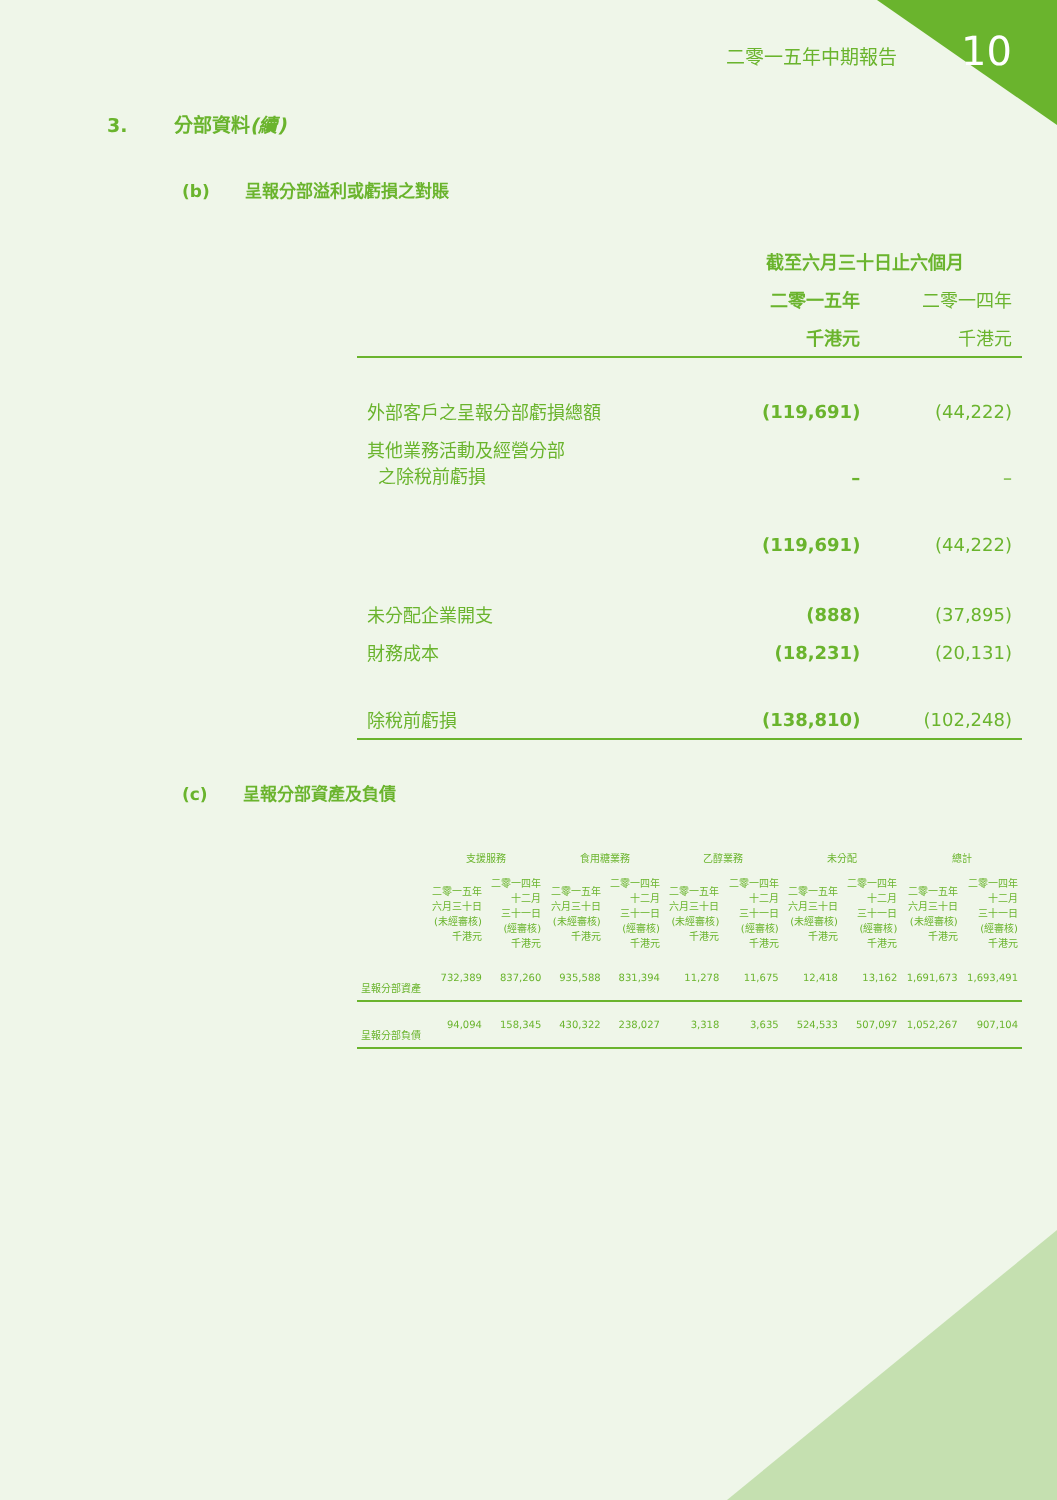10 二零一五年中期報告
3. 分部資料(續)
(b) 呈報分部溢利或虧損之對賬
| | 截至六月三十日止六個月 | |
| | 二零一五年 | 二零一四年 |
| | 千港元 | 千港元 |
| 外部客戶之呈報分部虧損總額 | (119,691) | (44,222) |
| 其他業務活動及經營分部 之除稅前虧損 | – | – |
| | (119,691) | (44,222) |
| 未分配企業開支 | (888) | (37,895) |
| 財務成本 | (18,231) | (20,131) |
| 除稅前虧損 | (138,810) | (102,248) |
(c) 呈報分部資產及負債
| | 支援服務 | | 食用糖業務 | | 乙醇業務 | | 未分配 | | 總計 | |
| --- | --- | --- | --- | --- | --- | --- | --- | --- | --- | --- |
| | 二零一五年 六月三十日 (未經審核) 千港元 | 二零一四年 十二月 三十一日 (經審核) 千港元 | 二零一五年 六月三十日 (未經審核) 千港元 | 二零一四年 十二月 三十一日 (經審核) 千港元 | 二零一五年 六月三十日 (未經審核) 千港元 | 二零一四年 十二月 三十一日 (經審核) 千港元 | 二零一五年 六月三十日 (未經審核) 千港元 | 二零一四年 十二月 三十一日 (經審核) 千港元 | 二零一五年 六月三十日 (未經審核) 千港元 | 二零一四年 十二月 三十一日 (經審核) 千港元 |
| 呈報分部資產 | 732,389 | 837,260 | 935,588 | 831,394 | 11,278 | 11,675 | 12,418 | 13,162 | 1,691,673 | 1,693,491 |
| 呈報分部負債 | 94,094 | 158,345 | 430,322 | 238,027 | 3,318 | 3,635 | 524,533 | 507,097 | 1,052,267 | 907,104 |